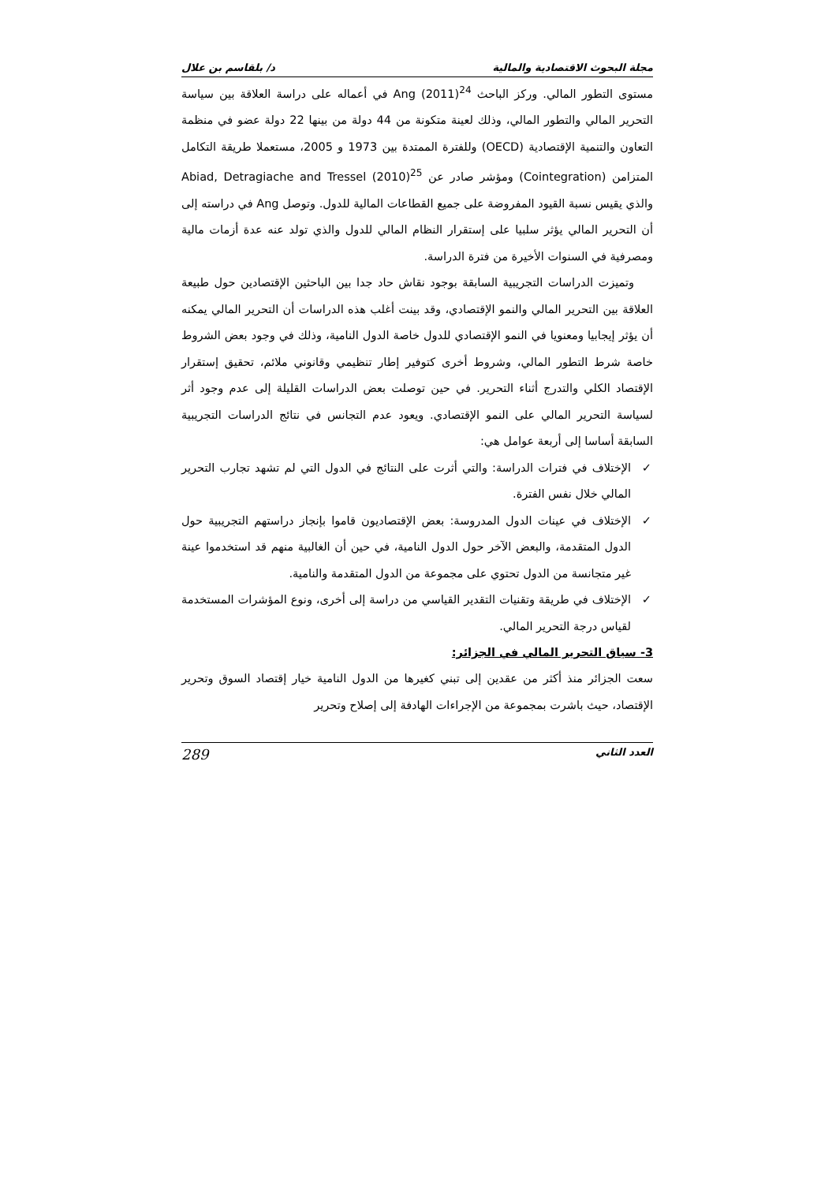مجلة البحوث الاقتصادية والمالية د/ بلقاسم بن علال
مستوى التطور المالي. وركز الباحث Ang (2011)<sup>24</sup> في أعماله على دراسة العلاقة بين سياسة التحرير المالي والتطور المالي، وذلك لعينة متكونة من 44 دولة من بينها 22 دولة عضو في منظمة التعاون والتنمية الإقتصادية (OECD) وللفترة الممتدة بين 1973 و 2005، مستعملا طريقة التكامل المتزامن (Cointegration) ومؤشر صادر عن Abiad, Detragiache and Tressel (2010)<sup>25</sup> والذي يقيس نسبة القيود المفروضة على جميع القطاعات المالية للدول. وتوصل Ang في دراسته إلى أن التحرير المالي يؤثر سلبيا على إستقرار النظام المالي للدول والذي تولد عنه عدة أزمات مالية ومصرفية في السنوات الأخيرة من فترة الدراسة.
وتميزت الدراسات التجريبية السابقة بوجود نقاش حاد جدا بين الباحثين الإقتصادين حول طبيعة العلاقة بين التحرير المالي والنمو الإقتصادي، وقد بينت أغلب هذه الدراسات أن التحرير المالي يمكنه أن يؤثر إيجابيا ومعنويا في النمو الإقتصادي للدول خاصة الدول النامية، وذلك في وجود بعض الشروط خاصة شرط التطور المالي، وشروط أخرى كتوفير إطار تنظيمي وقانوني ملائم، تحقيق إستقرار الإقتصاد الكلي والتدرج أثناء التحرير. في حين توصلت بعض الدراسات القليلة إلى عدم وجود أثر لسياسة التحرير المالي على النمو الإقتصادي. ويعود عدم التجانس في نتائج الدراسات التجريبية السابقة أساسا إلى أربعة عوامل هي:
✓ الإختلاف في فترات الدراسة: والتي أثرت على النتائج في الدول التي لم تشهد تجارب التحرير المالي خلال نفس الفترة.
✓ الإختلاف في عينات الدول المدروسة: بعض الإقتصاديون قاموا بإنجاز دراستهم التجريبية حول الدول المتقدمة، والبعض الآخر حول الدول النامية، في حين أن الغالبية منهم قد استخدموا عينة غير متجانسة من الدول تحتوي على مجموعة من الدول المتقدمة والنامية.
✓ الإختلاف في طريقة وتقنيات التقدير القياسي من دراسة إلى أخرى، ونوع المؤشرات المستخدمة لقياس درجة التحرير المالي.
3- سياق التحرير المالي في الجزائر:
سعت الجزائر منذ أكثر من عقدين إلى تبني كغيرها من الدول النامية خيار إقتصاد السوق وتحرير الإقتصاد، حيث باشرت بمجموعة من الإجراءات الهادفة إلى إصلاح وتحرير
العدد الثاني 289